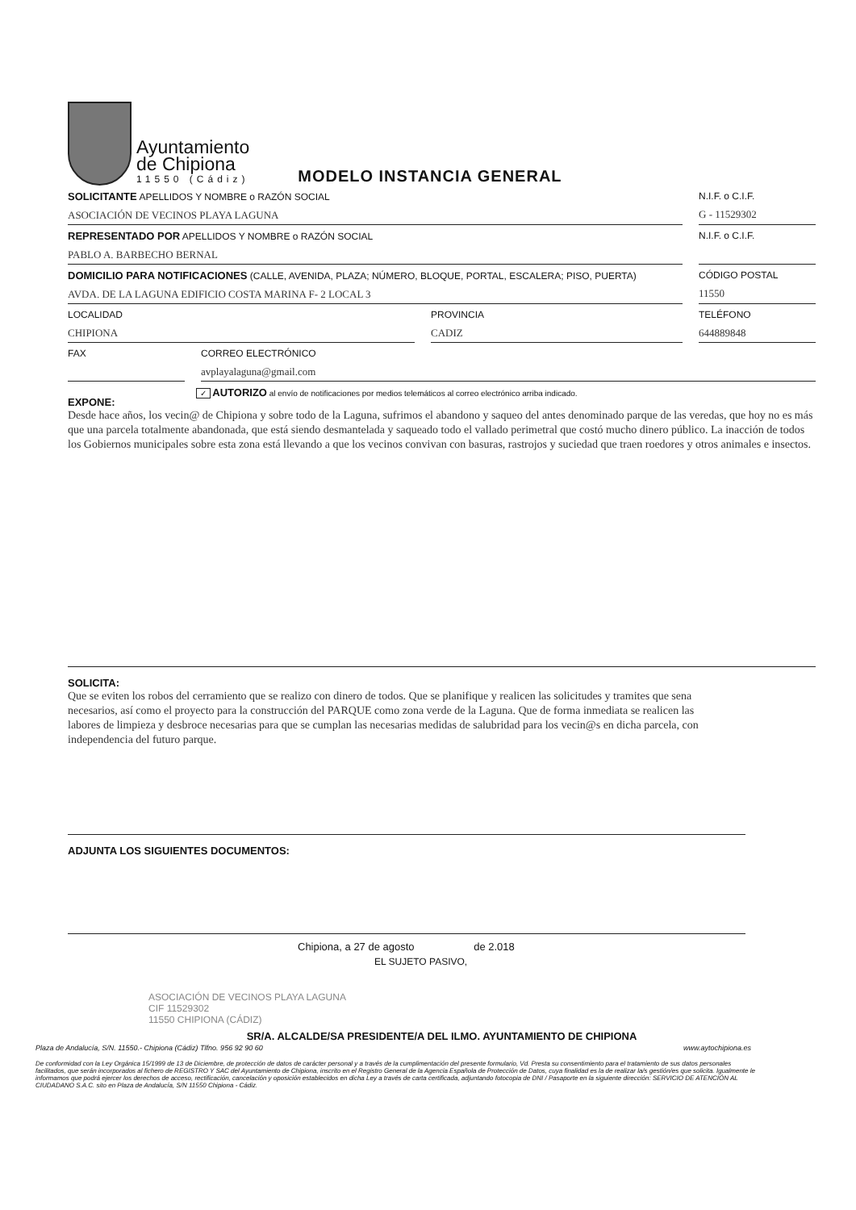Ayuntamiento
de Chipiona
11550 (Cádiz)
MODELO INSTANCIA GENERAL
SOLICITANTE APELLIDOS Y NOMBRE o RAZÓN SOCIAL
ASOCIACIÓN DE VECINOS PLAYA LAGUNA
N.I.F. o C.I.F.
G - 11529302
REPRESENTADO POR APELLIDOS Y NOMBRE o RAZÓN SOCIAL
PABLO A. BARBECHO BERNAL
N.I.F. o C.I.F.
DOMICILIO PARA NOTIFICACIONES (CALLE, AVENIDA, PLAZA; NÚMERO, BLOQUE, PORTAL, ESCALERA; PISO, PUERTA)
AVDA. DE LA LAGUNA EDIFICIO COSTA MARINA F- 2 LOCAL 3
CÓDIGO POSTAL
11550
LOCALIDAD
CHIPIONA
PROVINCIA
CADIZ
TELÉFONO
644889848
FAX CORREO ELECTRÓNICO
avplayalaguna@gmail.com
EXPONE:
✓ AUTORIZO al envío de notificaciones por medios telemáticos al correo electrónico arriba indicado.
Desde hace años, los vecin@ de Chipiona y sobre todo de la Laguna, sufrimos el abandono y saqueo del antes denominado parque de las veredas, que hoy no es más que una parcela totalmente abandonada, que está siendo desmantelada y saqueado todo el vallado perimetral que costó mucho dinero público. La inacción de todos los Gobiernos municipales sobre esta zona está llevando a que los vecinos convivan con basuras, rastrojos y suciedad que traen roedores y otros animales e insectos.
SOLICITA:
Que se eviten los robos del cerramiento que se realizo con dinero de todos. Que se planifique y realicen las solicitudes y tramites que sena necesarios, así como el proyecto para la construcción del PARQUE como zona verde de la Laguna. Que de forma inmediata se realicen las labores de limpieza y desbroce necesarias para que se cumplan las necesarias medidas de salubridad para los vecin@s en dicha parcela, con independencia del futuro parque.
ADJUNTA LOS SIGUIENTES DOCUMENTOS:
Chipiona, a 27 de agosto de 2.018
EL SUJETO PASIVO,
ASOCIACIÓN DE VECINOS PLAYA LAGUNA
CIF 11529302
11550 CHIPIONA (CÁDIZ)
SR/A. ALCALDE/SA PRESIDENTE/A DEL ILMO. AYUNTAMIENTO DE CHIPIONA
Plaza de Andalucía, S/N. 11550.- Chipiona (Cádiz) Tlfno. 956 92 90 60 www.aytochipiona.es
De conformidad con la Ley Orgánica 15/1999 de 13 de Diciembre, de protección de datos de carácter personal y a través de la cumplimentación del presente formulario, Vd. Presta su consentimiento para el tratamiento de sus datos personales facilitados, que serán incorporados al fichero de REGISTRO Y SAC del Ayuntamiento de Chipiona, inscrito en el Registro General de la Agencia Española de Protección de Datos, cuya finalidad es la de realizar la/s gestión/es que solicita. Igualmente le informamos que podrá ejercer los derechos de acceso, rectificación, cancelación y oposición establecidos en dicha Ley a través de carta certificada, adjuntando fotocopia de DNI / Pasaporte en la siguiente dirección: SERVICIO DE ATENCIÓN AL CIUDADANO S.A.C. sito en Plaza de Andalucía, S/N 11550 Chipiona - Cádiz.